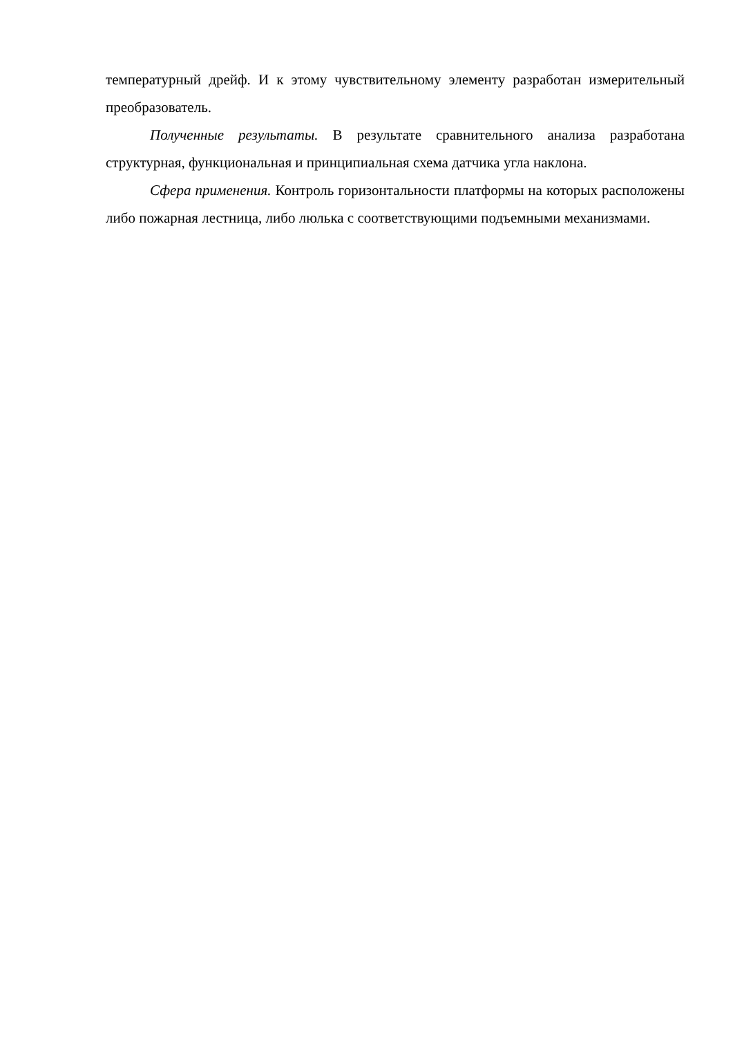температурный дрейф. И к этому чувствительному элементу разработан измерительный преобразователь.
Полученные результаты. В результате сравнительного анализа разработана структурная, функциональная и принципиальная схема датчика угла наклона.
Сфера применения. Контроль горизонтальности платформы на которых расположены либо пожарная лестница, либо люлька с соответствующими подъемными механизмами.